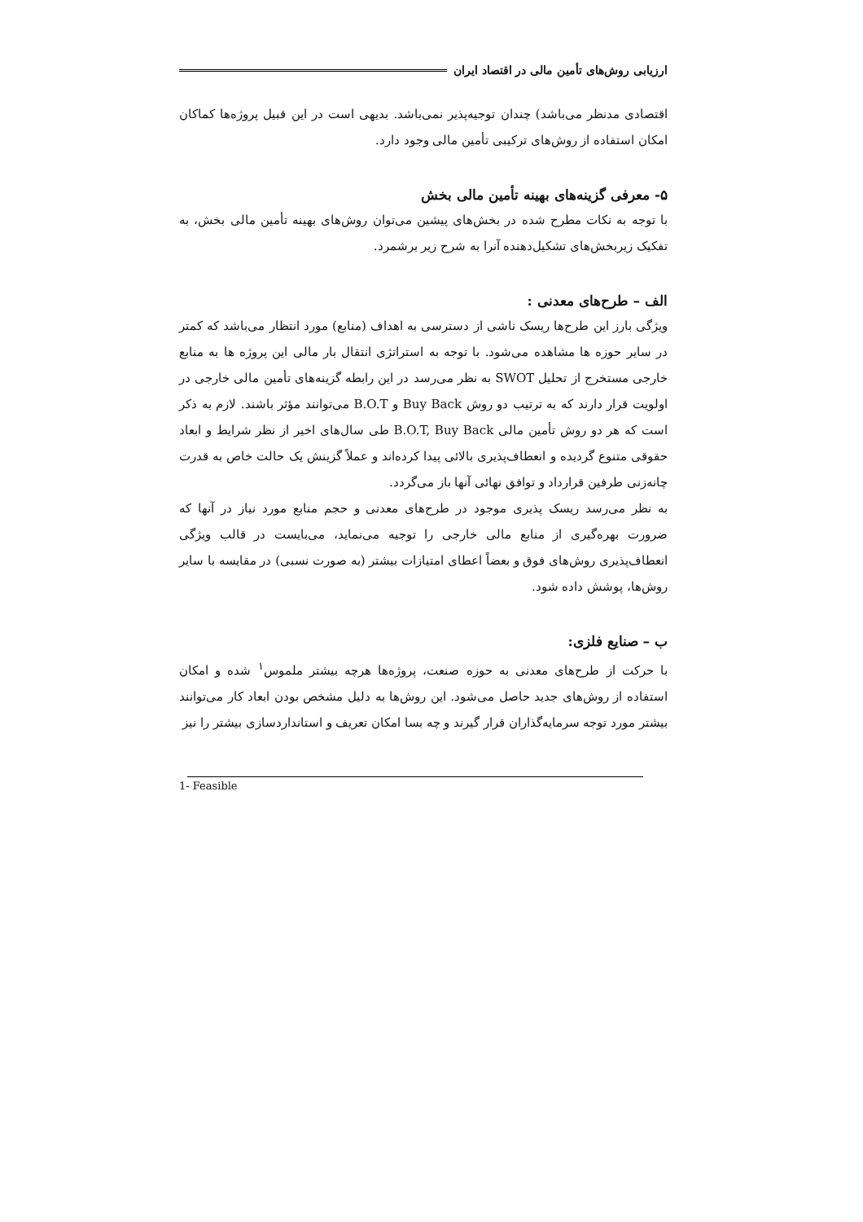ارزیابی روش‌های تأمین مالی در اقتصاد ایران
اقتصادی مدنظر می‌باشد) چندان توجیه‌پذیر نمی‌باشد. بدیهی است در این قبیل پروژه‌ها کماکان امکان استفاده از روش‌های ترکیبی تأمین مالی وجود دارد.
۵- معرفی گزینه‌های بهینه تأمین مالی بخش
با توجه به نکات مطرح شده در بخش‌های پیشین می‌توان روش‌های بهینه تأمین مالی بخش، به تفکیک زیربخش‌های تشکیل‌دهنده آنرا به شرح زیر برشمرد.
الف – طرح‌های معدنی :
ویژگی بارز این طرح‌ها ریسک ناشی از دسترسی به اهداف (منابع) مورد انتظار می‌باشد که کمتر در سایر حوزه ها مشاهده می‌شود. با توجه به استراتژی انتقال بار مالی این پروژه ها به منابع خارجی مستخرج از تحلیل SWOT به نظر می‌رسد در این رابطه گزینه‌های تأمین مالی خارجی در اولویت قرار دارند که به ترتیب دو روش Buy Back و B.O.T می‌توانند مؤثر باشند. لازم به ذکر است که هر دو روش تأمین مالی B.O.T, Buy Back طی سال‌های اخیر از نظر شرایط و ابعاد حقوقی متنوع گردیده و انعطاف‌پذیری بالائی پیدا کرده‌اند و عملاً گزینش یک حالت خاص به قدرت چانه‌زنی طرفین قرارداد و توافق نهائی آنها باز می‌گردد.
به نظر می‌رسد ریسک پذیری موجود در طرح‌های معدنی و حجم منابع مورد نیاز در آنها که ضرورت بهره‌گیری از منابع مالی خارجی را توجیه می‌نماید، می‌بایست در قالب ویژگی انعطاف‌پذیری روش‌های فوق و بعضاً اعطای امتیازات بیشتر (به صورت نسبی) در مقایسه با سایر روش‌ها، پوشش داده شود.
ب – صنایع فلزی:
با حرکت از طرح‌های معدنی به حوزه صنعت، پروژه‌ها هرچه بیشتر ملموس<sup>۱</sup> شده و امکان استفاده از روش‌های جدید حاصل می‌شود. این روش‌ها به دلیل مشخص بودن ابعاد کار می‌توانند بیشتر مورد توجه سرمایه‌گذاران قرار گیرند و چه بسا امکان تعریف و استانداردسازی بیشتر را نیز
1- Feasible